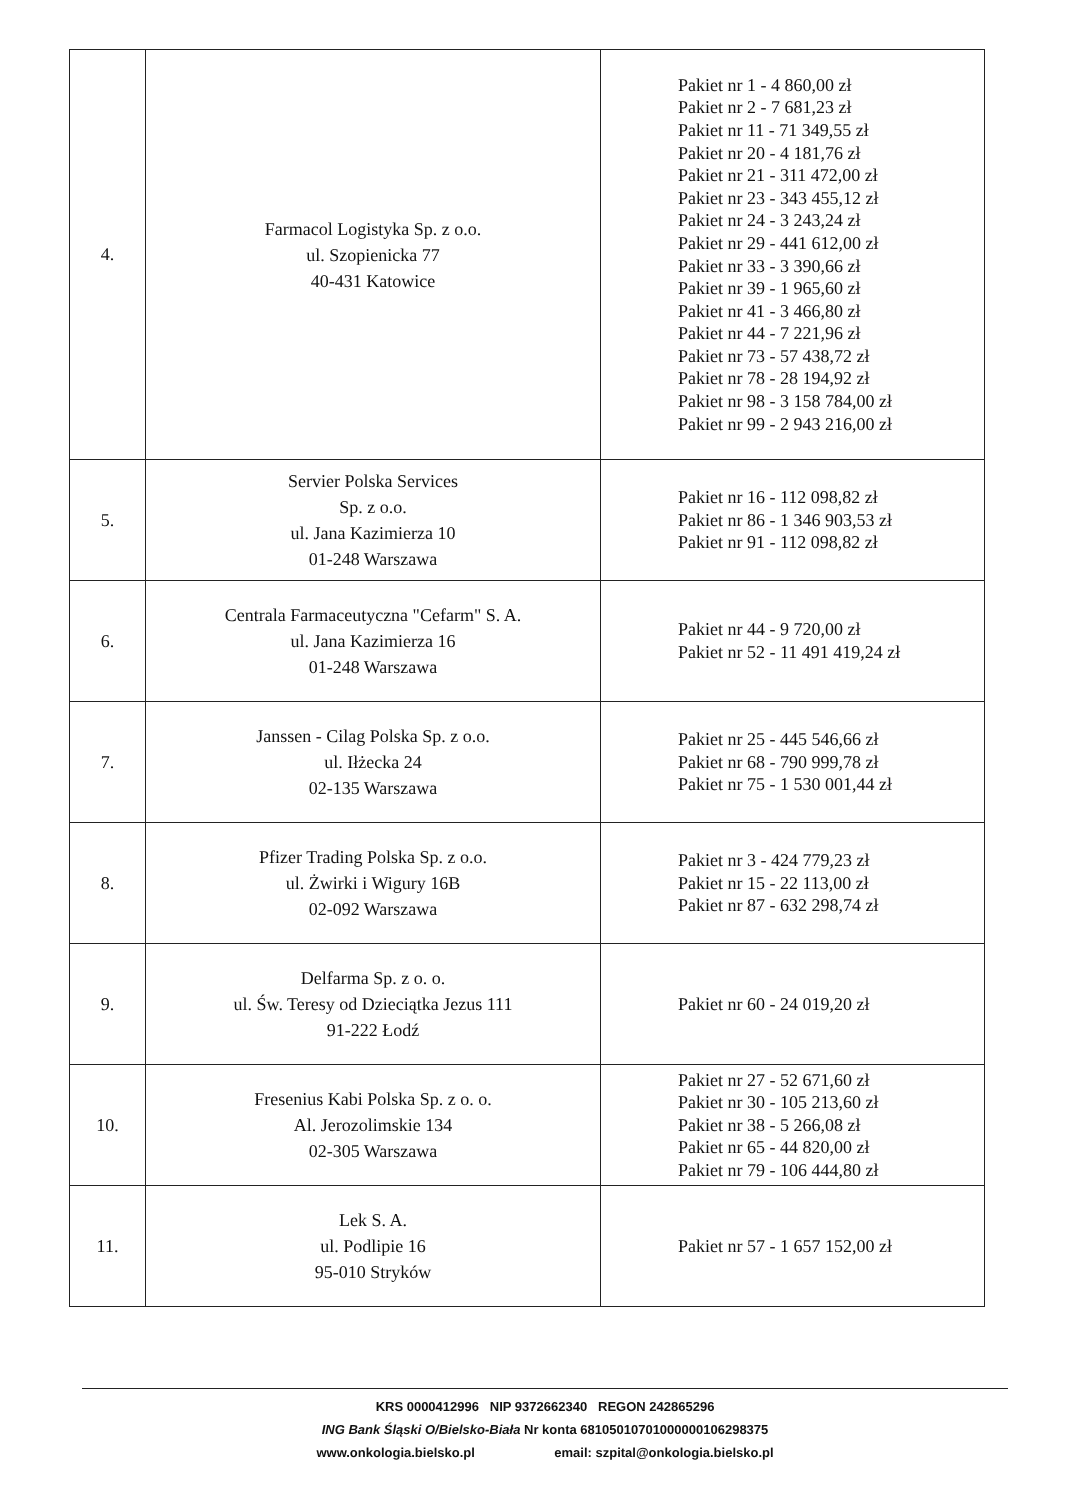| 4. | Farmacol Logistyka Sp. z o.o. ul. Szopienicka 77 40-431 Katowice | Pakiet nr 1 - 4 860,00 zł Pakiet nr 2 - 7 681,23 zł Pakiet nr 11 - 71 349,55 zł Pakiet nr 20 - 4 181,76 zł Pakiet nr 21 - 311 472,00 zł Pakiet nr 23 - 343 455,12 zł Pakiet nr 24 - 3 243,24 zł Pakiet nr 29 - 441 612,00 zł Pakiet nr 33 - 3 390,66 zł Pakiet nr 39 - 1 965,60 zł Pakiet nr 41 - 3 466,80 zł Pakiet nr 44 - 7 221,96 zł Pakiet nr 73 - 57 438,72 zł Pakiet nr 78 - 28 194,92 zł Pakiet nr 98 - 3 158 784,00 zł Pakiet nr 99 - 2 943 216,00 zł |
| 5. | Servier Polska Services Sp. z o.o. ul. Jana Kazimierza 10 01-248 Warszawa | Pakiet nr 16 - 112 098,82 zł Pakiet nr 86 - 1 346 903,53 zł Pakiet nr 91 - 112 098,82 zł |
| 6. | Centrala Farmaceutyczna "Cefarm" S. A. ul. Jana Kazimierza 16 01-248 Warszawa | Pakiet nr 44 - 9 720,00 zł Pakiet nr 52 - 11 491 419,24 zł |
| 7. | Janssen - Cilag Polska Sp. z o.o. ul. Iłżecka 24 02-135 Warszawa | Pakiet nr 25 - 445 546,66 zł Pakiet nr 68 - 790 999,78 zł Pakiet nr 75 - 1 530 001,44 zł |
| 8. | Pfizer Trading Polska Sp. z o.o. ul. Żwirki i Wigury 16B 02-092 Warszawa | Pakiet nr 3 - 424 779,23 zł Pakiet nr 15 - 22 113,00 zł Pakiet nr 87 - 632 298,74 zł |
| 9. | Delfarma Sp. z o. o. ul. Św. Teresy od Dzieciątka Jezus 111 91-222 Łodź | Pakiet nr 60 - 24 019,20 zł |
| 10. | Fresenius Kabi Polska Sp. z o. o. Al. Jerozolimskie 134 02-305 Warszawa | Pakiet nr 27 - 52 671,60 zł Pakiet nr 30 - 105 213,60 zł Pakiet nr 38 - 5 266,08 zł Pakiet nr 65 - 44 820,00 zł Pakiet nr 79 - 106 444,80 zł |
| 11. | Lek S. A. ul. Podlipie 16 95-010 Stryków | Pakiet nr 57 - 1 657 152,00 zł |
KRS 0000412996 NIP 9372662340 REGON 242865296
ING Bank Śląski O/Bielsko-Biała Nr konta 68105010701000000106298375
www.onkologia.bielsko.pl email: szpital@onkologia.bielsko.pl